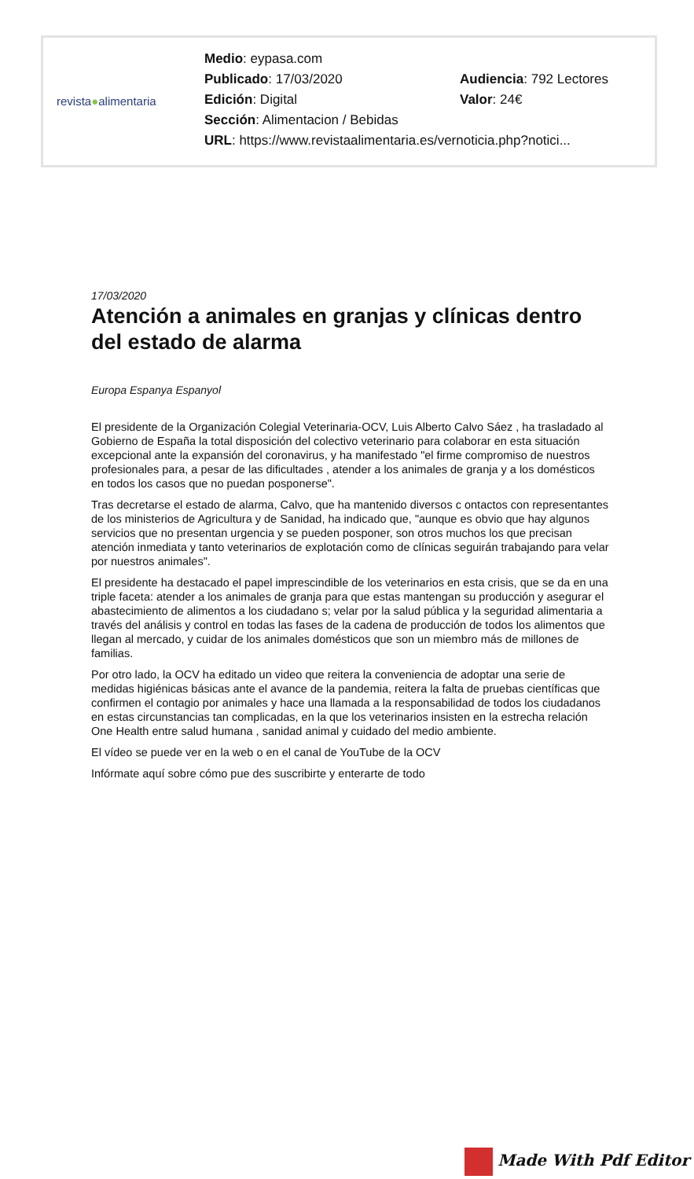revista●alimentaria
Medio: eypasa.com
Publicado: 17/03/2020 Audiencia: 792 Lectores
Edición: Digital Valor: 24€
Sección: Alimentacion / Bebidas
URL: https://www.revistaalimentaria.es/vernoticia.php?notici...
17/03/2020
Atención a animales en granjas y clínicas dentro del estado de alarma
Europa Espanya Espanyol
El presidente de la Organización Colegial Veterinaria-OCV, Luis Alberto Calvo Sáez , ha trasladado al Gobierno de España la total disposición del colectivo veterinario para colaborar en esta situación excepcional ante la expansión del coronavirus, y ha manifestado "el firme compromiso de nuestros profesionales para, a pesar de las dificultades , atender a los animales de granja y a los domésticos en todos los casos que no puedan posponerse".
Tras decretarse el estado de alarma, Calvo, que ha mantenido diversos c ontactos con representantes de los ministerios de Agricultura y de Sanidad, ha indicado que, "aunque es obvio que hay algunos servicios que no presentan urgencia y se pueden posponer, son otros muchos los que precisan atención inmediata y tanto veterinarios de explotación como de clínicas seguirán trabajando para velar por nuestros animales".
El presidente ha destacado el papel imprescindible de los veterinarios en esta crisis, que se da en una triple faceta: atender a los animales de granja para que estas mantengan su producción y asegurar el abastecimiento de alimentos a los ciudadano s; velar por la salud pública y la seguridad alimentaria a través del análisis y control en todas las fases de la cadena de producción de todos los alimentos que llegan al mercado, y cuidar de los animales domésticos que son un miembro más de millones de familias.
Por otro lado, la OCV ha editado un video que reitera la conveniencia de adoptar una serie de medidas higiénicas básicas ante el avance de la pandemia, reitera la falta de pruebas científicas que confirmen el contagio por animales y hace una llamada a la responsabilidad de todos los ciudadanos en estas circunstancias tan complicadas, en la que los veterinarios insisten en la estrecha relación One Health entre salud humana , sanidad animal y cuidado del medio ambiente.
El vídeo se puede ver en la web o en el canal de YouTube de la OCV
Infórmate aquí sobre cómo pue des suscribirte y enterarte de todo
Made With Pdf Editor